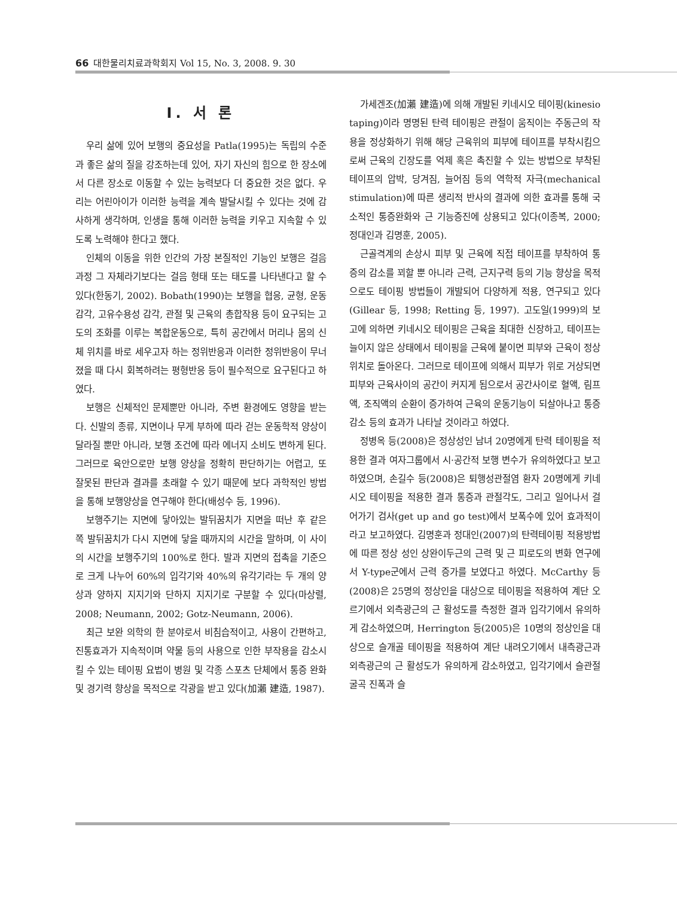66 대한물리치료과학회지 Vol 15, No. 3, 2008. 9. 30
Ⅰ. 서 론
우리 삶에 있어 보행의 중요성을 Patla(1995)는 독립의 수준과 좋은 삶의 질을 강조하는데 있어, 자기 자신의 힘으로 한 장소에서 다른 장소로 이동할 수 있는 능력보다 더 중요한 것은 없다. 우리는 어린아이가 이러한 능력을 계속 발달시킬 수 있다는 것에 감사하게 생각하며, 인생을 통해 이러한 능력을 키우고 지속할 수 있도록 노력해야 한다고 했다.
인체의 이동을 위한 인간의 가장 본질적인 기능인 보행은 걸음 과정 그 자체라기보다는 걸음 형태 또는 태도를 나타낸다고 할 수 있다(한동기, 2002). Bobath(1990)는 보행을 협응, 균형, 운동감각, 고유수용성 감각, 관절 및 근육의 총합작용 등이 요구되는 고도의 조화를 이루는 복합운동으로, 특히 공간에서 머리나 몸의 신체 위치를 바로 세우고자 하는 정위반응과 이러한 정위반응이 무너졌을 때 다시 회복하려는 평형반응 등이 필수적으로 요구된다고 하였다.
보행은 신체적인 문제뿐만 아니라, 주변 환경에도 영향을 받는다. 신발의 종류, 지면이나 무게 부하에 따라 걷는 운동학적 양상이 달라질 뿐만 아니라, 보행 조건에 따라 에너지 소비도 변하게 된다. 그러므로 육안으로만 보행 양상을 정확히 판단하기는 어렵고, 또 잘못된 판단과 결과를 초래할 수 있기 때문에 보다 과학적인 방법을 통해 보행양상을 연구해야 한다(배성수 등, 1996).
보행주기는 지면에 닿아있는 발뒤꿈치가 지면을 떠난 후 같은 쪽 발뒤꿈치가 다시 지면에 닿을 때까지의 시간을 말하며, 이 사이의 시간을 보행주기의 100%로 한다. 발과 지면의 접촉을 기준으로 크게 나누어 60%의 입각기와 40%의 유각기라는 두 개의 양상과 양하지 지지기와 단하지 지지기로 구분할 수 있다(마상렬, 2008; Neumann, 2002; Gotz-Neumann, 2006).
최근 보완 의학의 한 분야로서 비침습적이고, 사용이 간편하고, 진통효과가 지속적이며 약물 등의 사용으로 인한 부작용을 감소시킬 수 있는 테이핑 요법이 병원 및 각종 스포츠 단체에서 통증 완화 및 경기력 향상을 목적으로 각광을 받고 있다(加瀨 建造, 1987).
가세겐조(加瀨 建造)에 의해 개발된 키네시오 테이핑(kinesio taping)이라 명명된 탄력 테이핑은 관절이 움직이는 주동근의 작용을 정상화하기 위해 해당 근육위의 피부에 테이프를 부착시킴으로써 근육의 긴장도를 억제 혹은 촉진할 수 있는 방법으로 부착된 테이프의 압박, 당겨짐, 늘어짐 등의 역학적 자극(mechanical stimulation)에 따른 생리적 반사의 결과에 의한 효과를 통해 국소적인 통증완화와 근 기능증진에 상용되고 있다(이종복, 2000; 정대인과 김명훈, 2005).
근골격계의 손상시 피부 및 근육에 직접 테이프를 부착하여 통증의 감소를 꾀할 뿐 아니라 근력, 근지구력 등의 기능 향상을 목적으로도 테이핑 방법들이 개발되어 다양하게 적용, 연구되고 있다(Gillear 등, 1998; Retting 등, 1997). 고도일(1999)의 보고에 의하면 키네시오 테이핑은 근육을 최대한 신장하고, 테이프는 늘이지 않은 상태에서 테이핑을 근육에 붙이면 피부와 근육이 정상위치로 돌아온다. 그러므로 테이프에 의해서 피부가 위로 거상되면 피부와 근육사이의 공간이 커지게 됨으로서 공간사이로 혈액, 림프액, 조직액의 순환이 증가하여 근육의 운동기능이 되살아나고 통증감소 등의 효과가 나타날 것이라고 하였다.
정병옥 등(2008)은 정상성인 남녀 20명에게 탄력 테이핑을 적용한 결과 여자그룹에서 시·공간적 보행 변수가 유의하였다고 보고하였으며, 손길수 등(2008)은 퇴행성관절염 환자 20명에게 키네시오 테이핑을 적용한 결과 통증과 관절각도, 그리고 일어나서 걸어가기 검사(get up and go test)에서 보폭수에 있어 효과적이라고 보고하였다. 김명훈과 정대인(2007)의 탄력테이핑 적용방법에 따른 정상 성인 상완이두근의 근력 및 근 피로도의 변화 연구에서 Y-type군에서 근력 증가를 보였다고 하였다. McCarthy 등(2008)은 25명의 정상인을 대상으로 테이핑을 적용하여 계단 오르기에서 외측광근의 근 활성도를 측정한 결과 입각기에서 유의하게 감소하였으며, Herrington 등(2005)은 10명의 정상인을 대상으로 슬개골 테이핑을 적용하여 계단 내려오기에서 내측광근과 외측광근의 근 활성도가 유의하게 감소하였고, 입각기에서 슬관절 굴곡 진폭과 슬